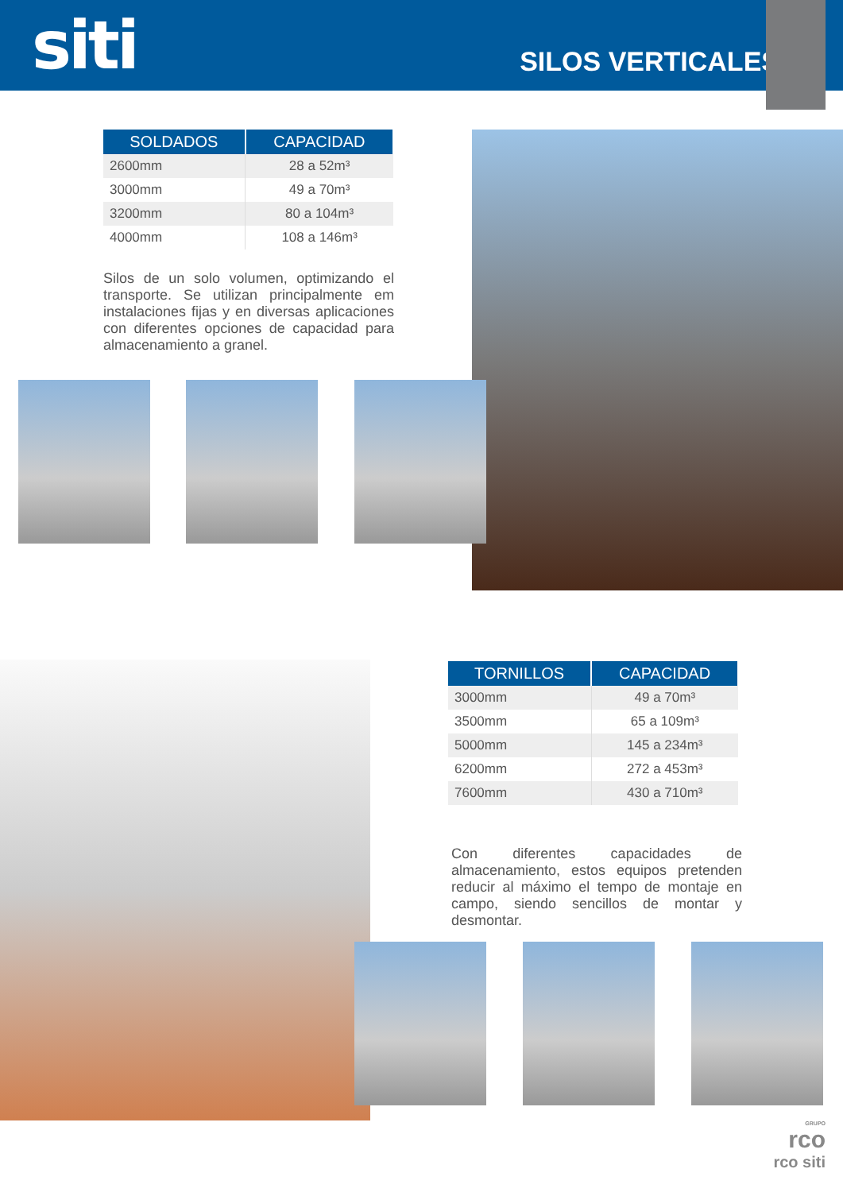siti
SILOS VERTICALES
| SOLDADOS | CAPACIDAD |
| --- | --- |
| 2600mm | 28 a 52m³ |
| 3000mm | 49 a 70m³ |
| 3200mm | 80 a 104m³ |
| 4000mm | 108 a 146m³ |
Silos de un solo volumen, optimizando el transporte. Se utilizan principalmente em instalaciones fijas y en diversas aplicaciones con diferentes opciones de capacidad para almacenamiento a granel.
| TORNILLOS | CAPACIDAD |
| --- | --- |
| 3000mm | 49 a 70m³ |
| 3500mm | 65 a 109m³ |
| 5000mm | 145 a 234m³ |
| 6200mm | 272 a 453m³ |
| 7600mm | 430 a 710m³ |
Con diferentes capacidades de almacenamiento, estos equipos pretenden reducir al máximo el tempo de montaje en campo, siendo sencillos de montar y desmontar.
GRUPO
rco
rco siti